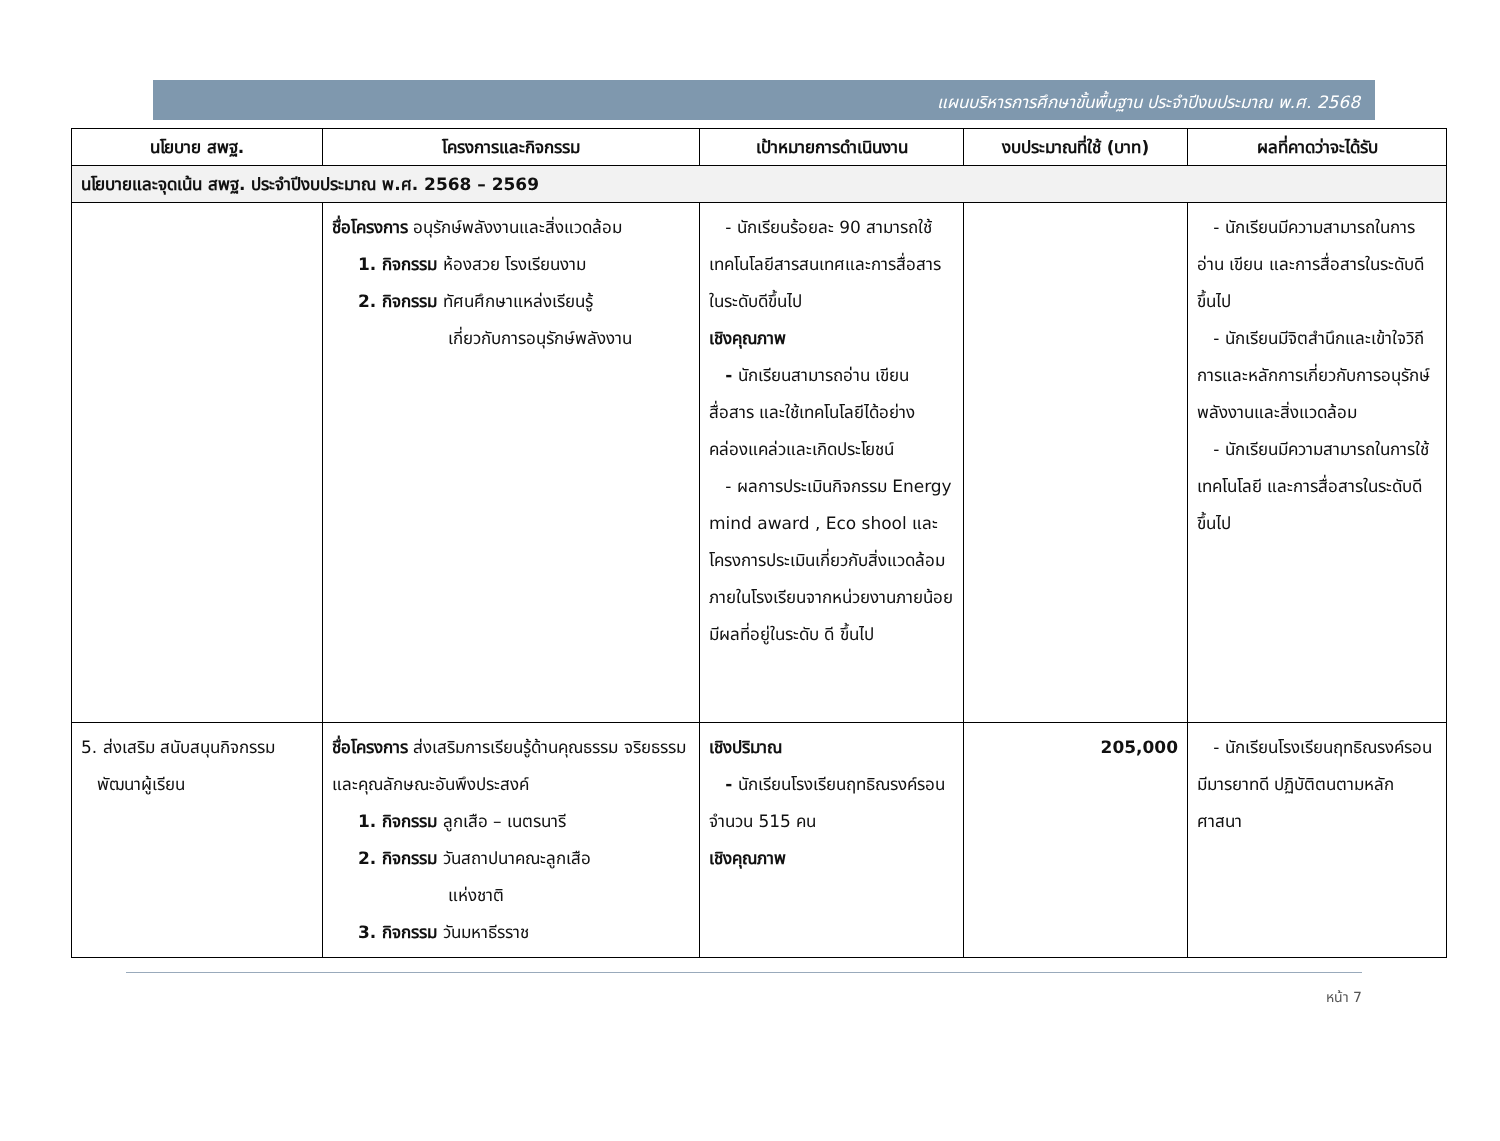แผนบริหารการศึกษาขั้นพื้นฐาน ประจำปีงบประมาณ พ.ศ. 2568
| นโยบาย สพฐ. | โครงการและกิจกรรม | เป้าหมายการดำเนินงาน | งบประมาณที่ใช้ (บาท) | ผลที่คาดว่าจะได้รับ |
| --- | --- | --- | --- | --- |
| นโยบายและจุดเน้น สพฐ. ประจำปีงบประมาณ พ.ศ. 2568 – 2569 | | | | |
| | ชื่อโครงการ อนุรักษ์พลังงานและสิ่งแวดล้อม 1. กิจกรรม ห้องสวย โรงเรียนงาม 2. กิจกรรม ทัศนศึกษาแหล่งเรียนรู้ เกี่ยวกับการอนุรักษ์พลังงาน | - นักเรียนร้อยละ 90 สามารถใช้เทคโนโลยีสารสนเทศและการสื่อสารในระดับดีขึ้นไป เชิงคุณภาพ - นักเรียนสามารถอ่าน เขียน สื่อสาร และใช้เทคโนโลยีได้อย่างคล่องแคล่วและเกิดประโยชน์ - ผลการประเมินกิจกรรม Energy mind award , Eco shool และโครงการประเมินเกี่ยวกับสิ่งแวดล้อมภายในโรงเรียนจากหน่วยงานภายน้อยมีผลที่อยู่ในระดับ ดี ขึ้นไป | | - นักเรียนมีความสามารถในการอ่าน เขียน และการสื่อสารในระดับดีขึ้นไป - นักเรียนมีจิตสำนึกและเข้าใจวิถีการและหลักการเกี่ยวกับการอนุรักษ์พลังงานและสิ่งแวดล้อม - นักเรียนมีความสามารถในการใช้เทคโนโลยี และการสื่อสารในระดับดีขึ้นไป |
| 5. ส่งเสริม สนับสนุนกิจกรรม พัฒนาผู้เรียน | ชื่อโครงการ ส่งเสริมการเรียนรู้ด้านคุณธรรม จริยธรรม และคุณลักษณะอันพึงประสงค์ 1. กิจกรรม ลูกเสือ – เนตรนารี 2. กิจกรรม วันสถาปนาคณะลูกเสือ แห่งชาติ 3. กิจกรรม วันมหาธีรราช | เชิงปริมาณ - นักเรียนโรงเรียนฤทธิณรงค์รอน จำนวน 515 คน เชิงคุณภาพ | 205,000 | - นักเรียนโรงเรียนฤทธิณรงค์รอนมีมารยาทดี ปฏิบัติตนตามหลักศาสนา |
หน้า 7